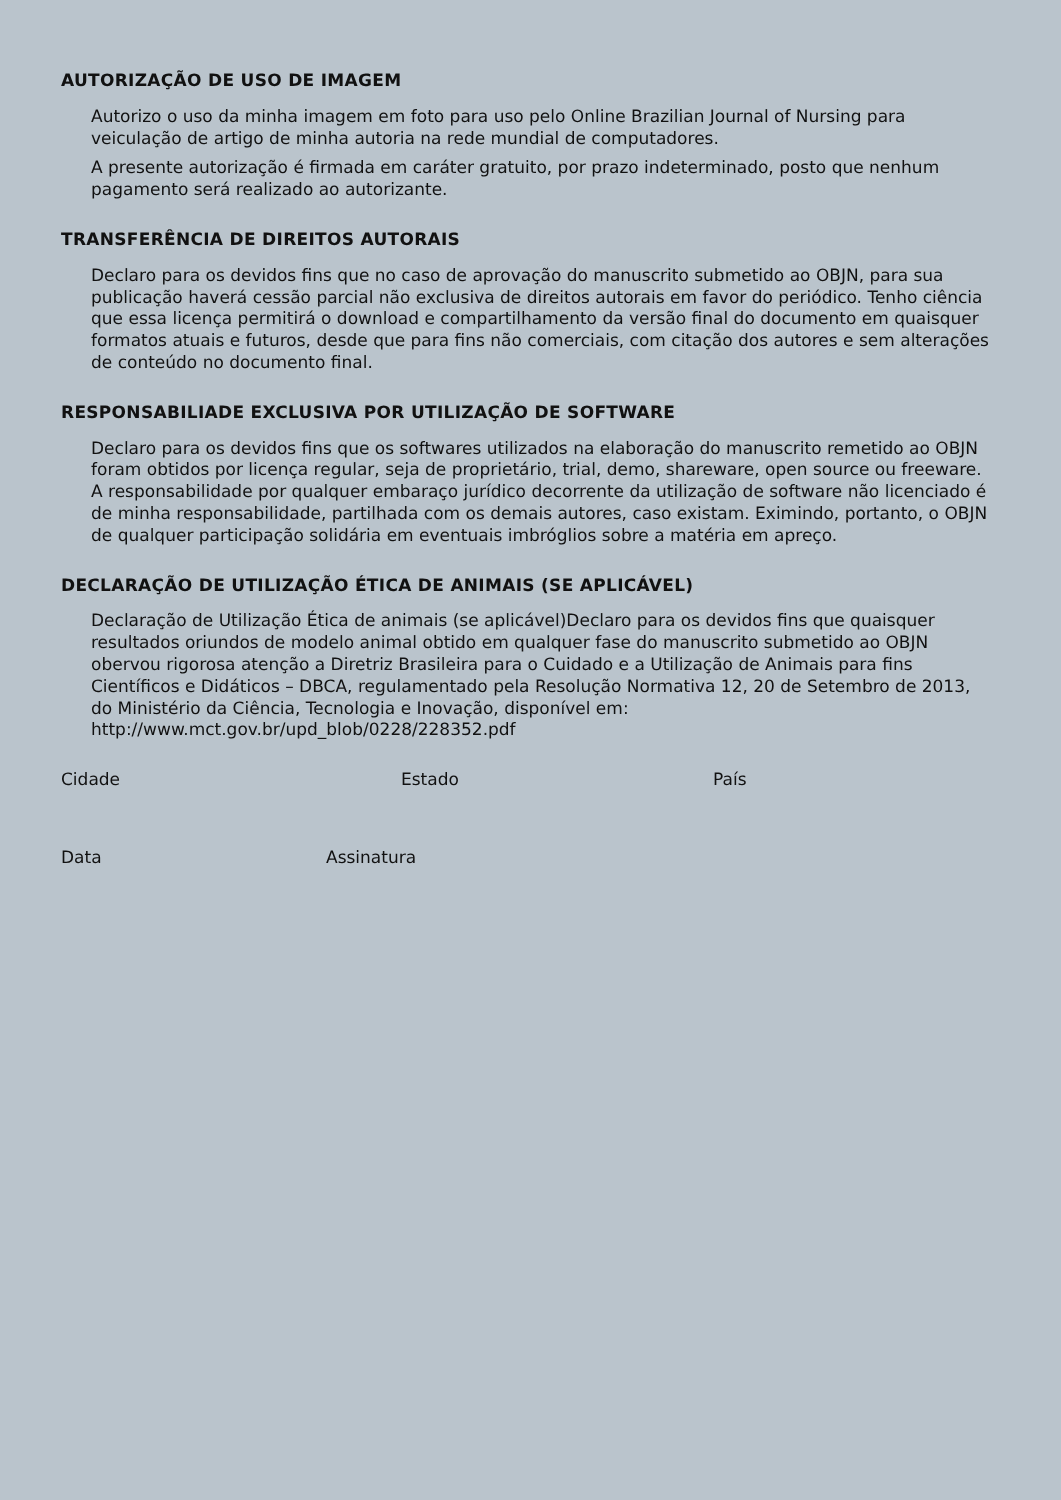AUTORIZAÇÃO DE USO DE IMAGEM
Autorizo o uso da minha imagem em foto para uso pelo Online Brazilian Journal of Nursing para veiculação de artigo de minha autoria na rede mundial de computadores.
A presente autorização é firmada em caráter gratuito, por prazo indeterminado, posto que nenhum pagamento será realizado ao autorizante.
TRANSFERÊNCIA DE DIREITOS AUTORAIS
Declaro para os devidos fins que no caso de aprovação do manuscrito submetido ao OBJN, para sua publicação haverá cessão parcial não exclusiva de direitos autorais em favor do periódico. Tenho ciência que essa licença permitirá o download e compartilhamento da versão final do documento em quaisquer formatos atuais e futuros, desde que para fins não comerciais, com citação dos autores e sem alterações de conteúdo no documento final.
RESPONSABILIADE EXCLUSIVA POR UTILIZAÇÃO DE SOFTWARE
Declaro para os devidos fins que os softwares utilizados na elaboração do manuscrito remetido ao OBJN foram obtidos por licença regular, seja de proprietário, trial, demo, shareware, open source ou freeware. A responsabilidade por qualquer embaraço jurídico decorrente da utilização de software não licenciado é de minha responsabilidade, partilhada com os demais autores, caso existam. Eximindo, portanto, o OBJN de qualquer participação solidária em eventuais imbróglios sobre a matéria em apreço.
DECLARAÇÃO DE UTILIZAÇÃO ÉTICA DE ANIMAIS (SE APLICÁVEL)
Declaração de Utilização Ética de animais (se aplicável)Declaro para os devidos fins que quaisquer resultados oriundos de modelo animal obtido em qualquer fase do manuscrito submetido ao OBJN obervou rigorosa atenção a Diretriz Brasileira para o Cuidado e a Utilização de Animais para fins Científicos e Didáticos – DBCA, regulamentado pela Resolução Normativa 12, 20 de Setembro de 2013, do Ministério da Ciência, Tecnologia e Inovação, disponível em: http://www.mct.gov.br/upd_blob/0228/228352.pdf
Cidade Estado País
Data Assinatura